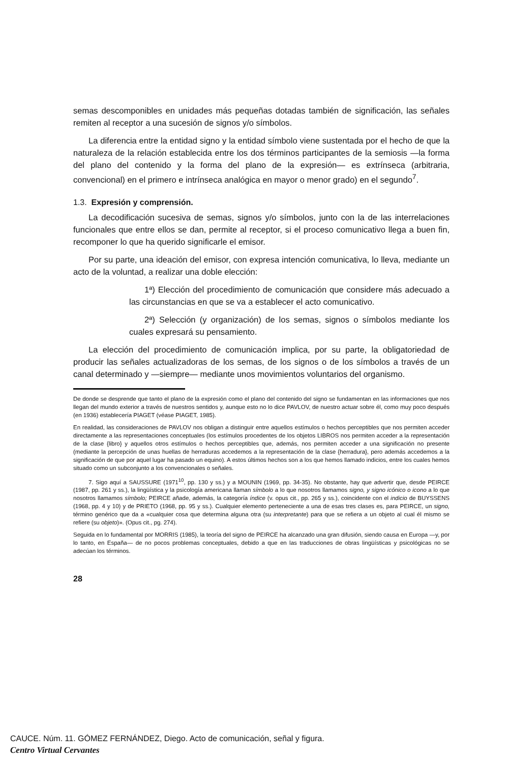semas descomponibles en unidades más pequeñas dotadas también de significación, las señales remiten al receptor a una sucesión de signos y/o símbolos.
La diferencia entre la entidad signo y la entidad símbolo viene sustentada por el hecho de que la naturaleza de la relación establecida entre los dos términos participantes de la semiosis —la forma del plano del contenido y la forma del plano de la expresión— es extrínseca (arbitraria, convencional) en el primero e intrínseca analógica en mayor o menor grado) en el segundo<sup>7</sup>.
1.3. Expresión y comprensión.
La decodificación sucesiva de semas, signos y/o símbolos, junto con la de las interrelaciones funcionales que entre ellos se dan, permite al receptor, si el proceso comunicativo llega a buen fin, recomponer lo que ha querido significarle el emisor.
Por su parte, una ideación del emisor, con expresa intención comunicativa, lo lleva, mediante un acto de la voluntad, a realizar una doble elección:
1ª) Elección del procedimiento de comunicación que considere más adecuado a las circunstancias en que se va a establecer el acto comunicativo.
2ª) Selección (y organización) de los semas, signos o símbolos mediante los cuales expresará su pensamiento.
La elección del procedimiento de comunicación implica, por su parte, la obligatoriedad de producir las señales actualizadoras de los semas, de los signos o de los símbolos a través de un canal determinado y —siempre— mediante unos movimientos voluntarios del organismo.
De donde se desprende que tanto el plano de la expresión como el plano del contenido del signo se fundamentan en las informaciones que nos llegan del mundo exterior a través de nuestros sentidos y, aunque esto no lo dice PAVLOV, de nuestro actuar sobre él, como muy poco después (en 1936) establecería PIAGET (véase PIAGET, 1985).
En realidad, las consideraciones de PAVLOV nos obligan a distinguir entre aquellos estímulos o hechos perceptibles que nos permiten acceder directamente a las representaciones conceptuales (los estímulos procedentes de los objetos LIBROS nos permiten acceder a la representación de la clase {libro} y aquellos otros estímulos o hechos perceptibles que, además, nos permiten acceder a una significación no presente (mediante la percepción de unas huellas de herraduras accedemos a la representación de la clase {herradura}, pero además accedemos a la significación de que por aquel lugar ha pasado un equino). A estos últimos hechos son a los que hemos llamado indicios, entre los cuales hemos situado como un subconjunto a los convencionales o señales.
7. Sigo aquí a SAUSSURE (1971<sup>10</sup>, pp. 130 y ss.) y a MOUNIN (1969, pp. 34-35). No obstante, hay que advertir que, desde PEIRCE (1987, pp. 261 y ss.), la lingüística y la psicología americana llaman símbolo a lo que nosotros llamamos signo, y signo icónico o icono a lo que nosotros llamamos símbolo; PEIRCE añade, además, la categoría índice (v. opus cit., pp. 265 y ss.), coincidente con el indicio de BUYSSENS (1968, pp. 4 y 10) y de PRIETO (1968, pp. 95 y ss.). Cualquier elemento perteneciente a una de esas tres clases es, para PEIRCE, un signo, término genérico que da a «cualquier cosa que determina alguna otra (su interpretante) para que se refiera a un objeto al cual él mismo se refiere (su objeto)». (Opus cit., pg. 274).
Seguida en lo fundamental por MORRIS (1985), la teoría del signo de PEIRCE ha alcanzado una gran difusión, siendo causa en Europa —y, por lo tanto, en España— de no pocos problemas conceptuales, debido a que en las traducciones de obras lingüísticas y psicológicas no se adecúan los términos.
28
CAUCE. Núm. 11. GÓMEZ FERNÁNDEZ, Diego. Acto de comunicación, señal y figura.
Centro Virtual Cervantes